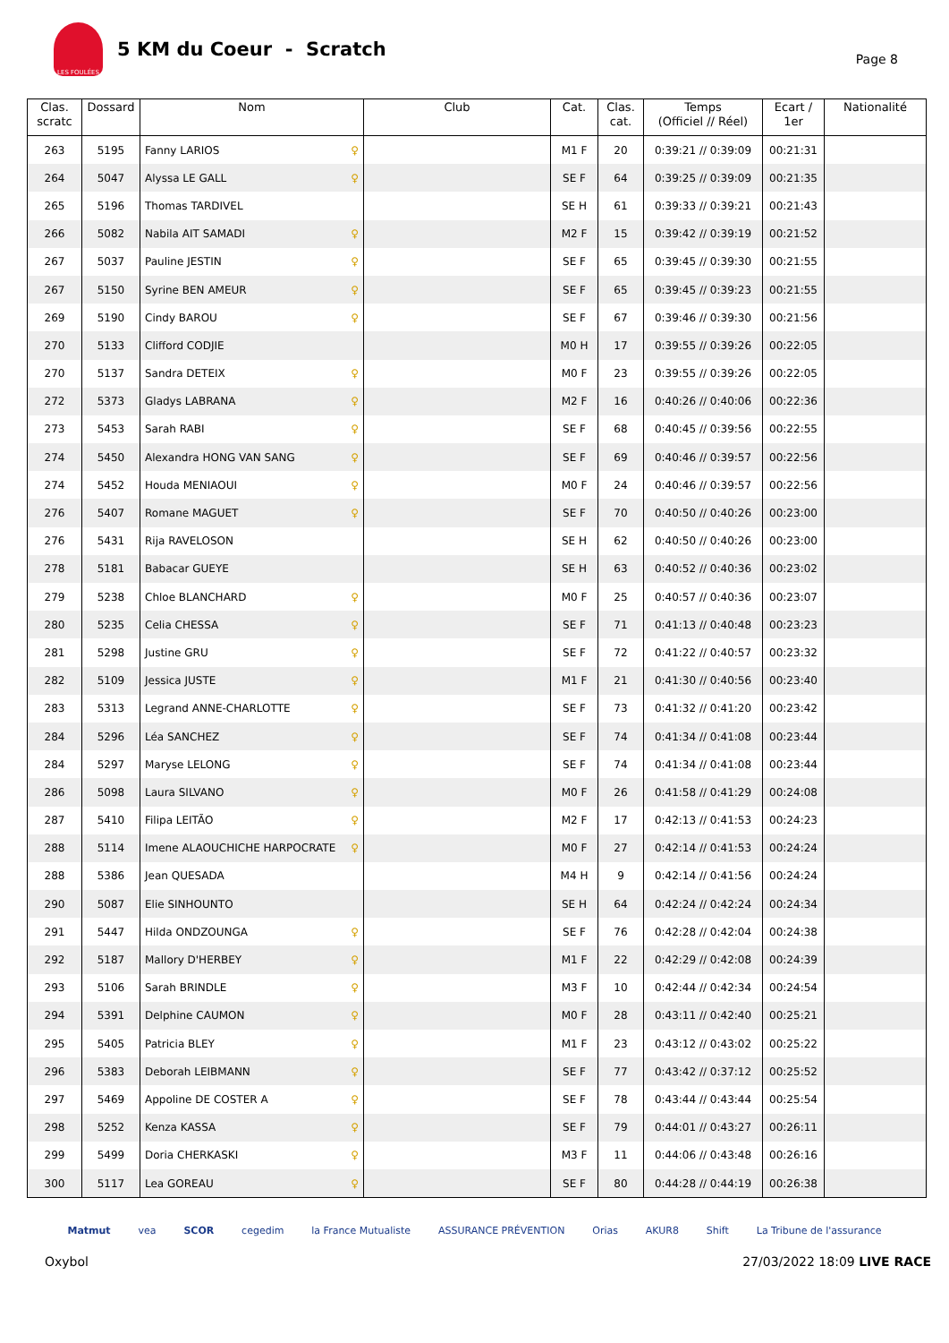LES FOULÉES
5 KM du Coeur - Scratch
Page 8
| Clas. scratc | Dossard | Nom | Club | Cat. | Clas. cat. | Temps (Officiel // Réel) | Ecart / 1er | Nationalité |
| --- | --- | --- | --- | --- | --- | --- | --- | --- |
| 263 | 5195 | Fanny LARIOS ♀ | | M1 F | 20 | 0:39:21 // 0:39:09 | 00:21:31 | |
| 264 | 5047 | Alyssa LE GALL ♀ | | SE F | 64 | 0:39:25 // 0:39:09 | 00:21:35 | |
| 265 | 5196 | Thomas TARDIVEL | | SE H | 61 | 0:39:33 // 0:39:21 | 00:21:43 | |
| 266 | 5082 | Nabila AIT SAMADI ♀ | | M2 F | 15 | 0:39:42 // 0:39:19 | 00:21:52 | |
| 267 | 5037 | Pauline JESTIN ♀ | | SE F | 65 | 0:39:45 // 0:39:30 | 00:21:55 | |
| 267 | 5150 | Syrine BEN AMEUR ♀ | | SE F | 65 | 0:39:45 // 0:39:23 | 00:21:55 | |
| 269 | 5190 | Cindy BAROU ♀ | | SE F | 67 | 0:39:46 // 0:39:30 | 00:21:56 | |
| 270 | 5133 | Clifford CODJIE | | M0 H | 17 | 0:39:55 // 0:39:26 | 00:22:05 | |
| 270 | 5137 | Sandra DETEIX ♀ | | M0 F | 23 | 0:39:55 // 0:39:26 | 00:22:05 | |
| 272 | 5373 | Gladys LABRANA ♀ | | M2 F | 16 | 0:40:26 // 0:40:06 | 00:22:36 | |
| 273 | 5453 | Sarah RABI ♀ | | SE F | 68 | 0:40:45 // 0:39:56 | 00:22:55 | |
| 274 | 5450 | Alexandra HONG VAN SANG ♀ | | SE F | 69 | 0:40:46 // 0:39:57 | 00:22:56 | |
| 274 | 5452 | Houda MENIAOUI ♀ | | M0 F | 24 | 0:40:46 // 0:39:57 | 00:22:56 | |
| 276 | 5407 | Romane MAGUET ♀ | | SE F | 70 | 0:40:50 // 0:40:26 | 00:23:00 | |
| 276 | 5431 | Rija RAVELOSON | | SE H | 62 | 0:40:50 // 0:40:26 | 00:23:00 | |
| 278 | 5181 | Babacar GUEYE | | SE H | 63 | 0:40:52 // 0:40:36 | 00:23:02 | |
| 279 | 5238 | Chloe BLANCHARD ♀ | | M0 F | 25 | 0:40:57 // 0:40:36 | 00:23:07 | |
| 280 | 5235 | Celia CHESSA ♀ | | SE F | 71 | 0:41:13 // 0:40:48 | 00:23:23 | |
| 281 | 5298 | Justine GRU ♀ | | SE F | 72 | 0:41:22 // 0:40:57 | 00:23:32 | |
| 282 | 5109 | Jessica JUSTE ♀ | | M1 F | 21 | 0:41:30 // 0:40:56 | 00:23:40 | |
| 283 | 5313 | Legrand ANNE-CHARLOTTE ♀ | | SE F | 73 | 0:41:32 // 0:41:20 | 00:23:42 | |
| 284 | 5296 | Léa SANCHEZ ♀ | | SE F | 74 | 0:41:34 // 0:41:08 | 00:23:44 | |
| 284 | 5297 | Maryse LELONG ♀ | | SE F | 74 | 0:41:34 // 0:41:08 | 00:23:44 | |
| 286 | 5098 | Laura SILVANO ♀ | | M0 F | 26 | 0:41:58 // 0:41:29 | 00:24:08 | |
| 287 | 5410 | Filipa LEITÃO ♀ | | M2 F | 17 | 0:42:13 // 0:41:53 | 00:24:23 | |
| 288 | 5114 | Imene ALAOUCHICHE HARPOCRATE ♀ | | M0 F | 27 | 0:42:14 // 0:41:53 | 00:24:24 | |
| 288 | 5386 | Jean QUESADA | | M4 H | 9 | 0:42:14 // 0:41:56 | 00:24:24 | |
| 290 | 5087 | Elie SINHOUNTO | | SE H | 64 | 0:42:24 // 0:42:24 | 00:24:34 | |
| 291 | 5447 | Hilda ONDZOUNGA ♀ | | SE F | 76 | 0:42:28 // 0:42:04 | 00:24:38 | |
| 292 | 5187 | Mallory D'HERBEY ♀ | | M1 F | 22 | 0:42:29 // 0:42:08 | 00:24:39 | |
| 293 | 5106 | Sarah BRINDLE ♀ | | M3 F | 10 | 0:42:44 // 0:42:34 | 00:24:54 | |
| 294 | 5391 | Delphine CAUMON ♀ | | M0 F | 28 | 0:43:11 // 0:42:40 | 00:25:21 | |
| 295 | 5405 | Patricia BLEY ♀ | | M1 F | 23 | 0:43:12 // 0:43:02 | 00:25:22 | |
| 296 | 5383 | Deborah LEIBMANN ♀ | | SE F | 77 | 0:43:42 // 0:37:12 | 00:25:52 | |
| 297 | 5469 | Appoline DE COSTER A ♀ | | SE F | 78 | 0:43:44 // 0:43:44 | 00:25:54 | |
| 298 | 5252 | Kenza KASSA ♀ | | SE F | 79 | 0:44:01 // 0:43:27 | 00:26:11 | |
| 299 | 5499 | Doria CHERKASKI ♀ | | M3 F | 11 | 0:44:06 // 0:43:48 | 00:26:16 | |
| 300 | 5117 | Lea GOREAU ♀ | | SE F | 80 | 0:44:28 // 0:44:19 | 00:26:38 | |
Matmut vea SCOR cegedim la France Mutualiste ASSURANCE PRÉVENTION Orias AKUR8 Shift La Tribune de l'assurance
Oxybol 27/03/2022 18:09 LIVE RACE